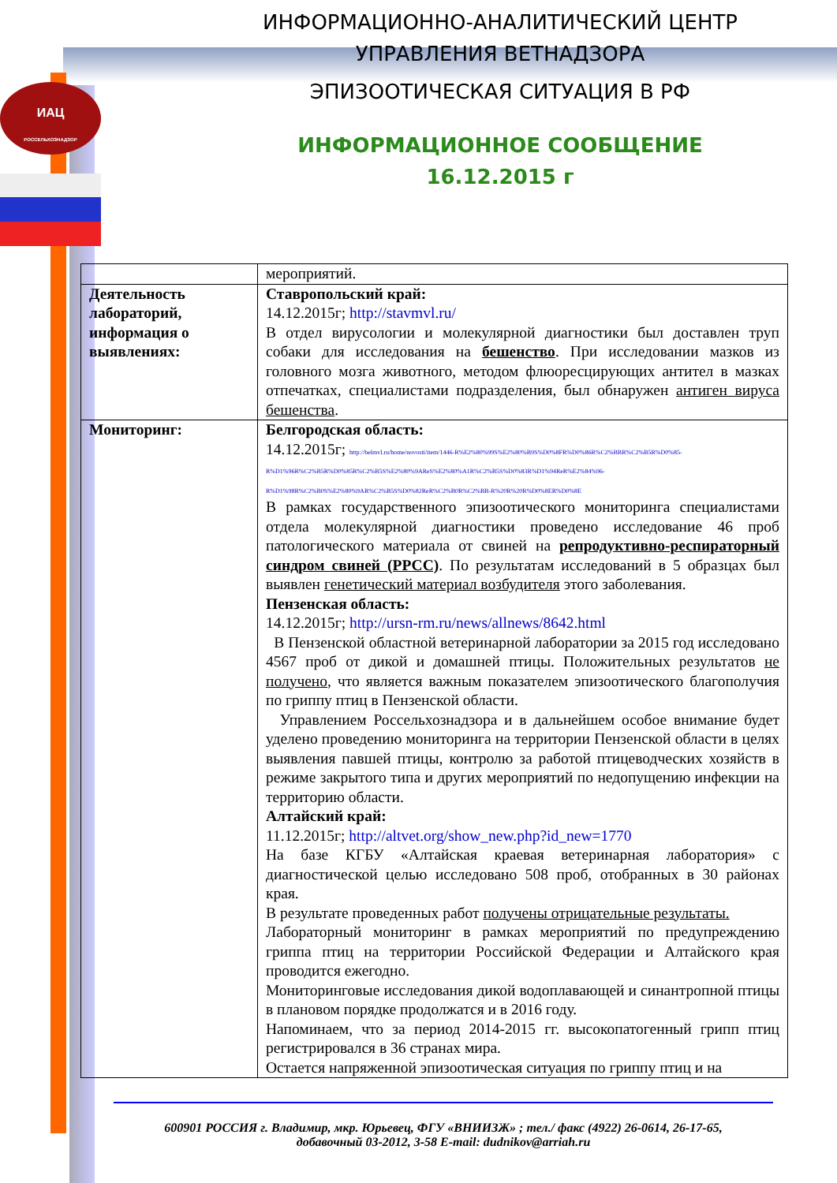ИАЦ
РОССЕЛЬХОЗНАДЗОР
ИНФОРМАЦИОННО-АНАЛИТИЧЕСКИЙ ЦЕНТР
УПРАВЛЕНИЯ ВЕТНАДЗОРА
ЭПИЗООТИЧЕСКАЯ СИТУАЦИЯ В РФ
ИНФОРМАЦИОННОЕ СООБЩЕНИЕ 16.12.2015 г
| | мероприятий. |
| Деятельность лабораторий, информация о выявлениях: | Ставропольский край: 14.12.2015г; http://stavmvl.ru/ В отдел вирусологии и молекулярной диагностики был доставлен труп собаки для исследования на бешенство . При исследовании мазков из головного мозга животного, методом флюоресцирующих антител в мазках отпечатках, специалистами подразделения, был обнаружен антиген вируса бешенства . |
| Мониторинг: | Белгородская область: 14.12.2015г; http://belmvl.ru/home/novosti/item/1446-R%E2%80%99S%E2%80%B9S%D0%8FR%D0%86R%C2%BBR%C2%B5R%D0%85-R%D1%96R%C2%B5R%D0%85R%C2%B5S%E2%80%9AReS%E2%80%A1R%C2%B5S%D0%83R%D1%94ReR%E2%84%96-R%D1%98R%C2%B0S%E2%80%9AR%C2%B5S%D0%82ReR%C2%B0R%C2%BB-R%20R%20R%D0%8ER%D0%8E В рамках государственного эпизоотического мониторинга специалистами отдела молекулярной диагностики проведено исследование 46 проб патологического материала от свиней на репродуктивно-респираторный синдром свиней (РРСС) . По результатам исследований в 5 образцах был выявлен генетический материал возбудителя этого заболевания. Пензенская область: 14.12.2015г; http://ursn-rm.ru/news/allnews/8642.html В Пензенской областной ветеринарной лаборатории за 2015 год исследовано 4567 проб от дикой и домашней птицы. Положительных результатов не получено , что является важным показателем эпизоотического благополучия по гриппу птиц в Пензенской области. Управлением Россельхознадзора и в дальнейшем особое внимание будет уделено проведению мониторинга на территории Пензенской области в целях выявления павшей птицы, контролю за работой птицеводческих хозяйств в режиме закрытого типа и других мероприятий по недопущению инфекции на территорию области. Алтайский край: 11.12.2015г; http://altvet.org/show_new.php?id_new=1770 На базе КГБУ «Алтайская краевая ветеринарная лаборатория» с диагностической целью исследовано 508 проб, отобранных в 30 районах края. В результате проведенных работ получены отрицательные результаты. Лабораторный мониторинг в рамках мероприятий по предупреждению гриппа птиц на территории Российской Федерации и Алтайского края проводится ежегодно. Мониторинговые исследования дикой водоплавающей и синантропной птицы в плановом порядке продолжатся и в 2016 году. Напоминаем, что за период 2014-2015 гг. высокопатогенный грипп птиц регистрировался в 36 странах мира. Остается напряженной эпизоотическая ситуация по гриппу птиц и на |
600901 РОССИЯ г. Владимир, мкр. Юрьевец, ФГУ «ВНИИЗЖ» ; тел./ факс (4922) 26-0614, 26-17-65,
добавочный 03-2012, 3-58 E-mail: dudnikov@arriah.ru